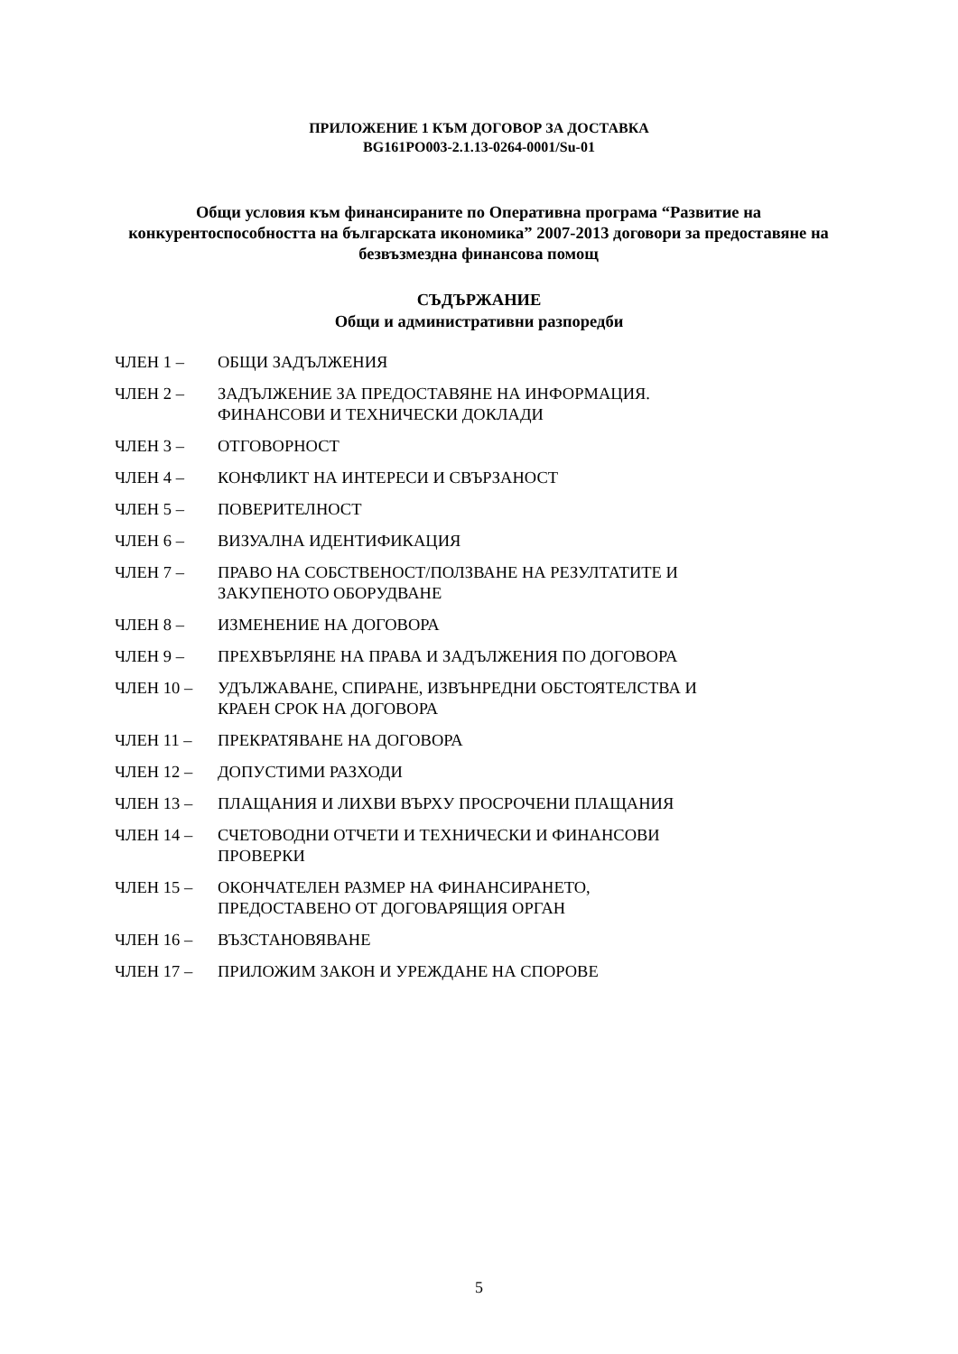ПРИЛОЖЕНИЕ 1 КЪМ ДОГОВОР ЗА ДОСТАВКА
BG161PO003-2.1.13-0264-0001/Su-01
Общи условия към финансираните по Оперативна програма “Развитие на конкурентоспособността на българската икономика” 2007-2013 договори за предоставяне на безвъзмездна финансова помощ
СЪДЪРЖАНИЕ
Общи и административни разпоредби
ЧЛЕН 1 – ОБЩИ ЗАДЪЛЖЕНИЯ
ЧЛЕН 2 – ЗАДЪЛЖЕНИЕ ЗА ПРЕДОСТАВЯНЕ НА ИНФОРМАЦИЯ.
ФИНАНСОВИ И ТЕХНИЧЕСКИ ДОКЛАДИ
ЧЛЕН 3 – ОТГОВОРНОСТ
ЧЛЕН 4 – КОНФЛИКТ НА ИНТЕРЕСИ И СВЪРЗАНОСТ
ЧЛЕН 5 – ПОВЕРИТЕЛНОСТ
ЧЛЕН 6 – ВИЗУАЛНА ИДЕНТИФИКАЦИЯ
ЧЛЕН 7 – ПРАВО НА СОБСТВЕНОСТ/ПОЛЗВАНЕ НА РЕЗУЛТАТИТЕ И
ЗАКУПЕНОТО ОБОРУДВАНЕ
ЧЛЕН 8 – ИЗМЕНЕНИЕ НА ДОГОВОРА
ЧЛЕН 9 – ПРЕХВЪРЛЯНЕ НА ПРАВА И ЗАДЪЛЖЕНИЯ ПО ДОГОВОРА
ЧЛЕН 10 – УДЪЛЖАВАНЕ, СПИРАНЕ, ИЗВЪНРЕДНИ ОБСТОЯТЕЛСТВА И
КРАЕН СРОК НА ДОГОВОРА
ЧЛЕН 11 – ПРЕКРАТЯВАНЕ НА ДОГОВОРА
ЧЛЕН 12 – ДОПУСТИМИ РАЗХОДИ
ЧЛЕН 13 – ПЛАЩАНИЯ И ЛИХВИ ВЪРХУ ПРОСРОЧЕНИ ПЛАЩАНИЯ
ЧЛЕН 14 – СЧЕТОВОДНИ ОТЧЕТИ И ТЕХНИЧЕСКИ И ФИНАНСОВИ
ПРОВЕРКИ
ЧЛЕН 15 – ОКОНЧАТЕЛЕН РАЗМЕР НА ФИНАНСИРАНЕТО,
ПРЕДОСТАВЕНО ОТ ДОГОВАРЯЩИЯ ОРГАН
ЧЛЕН 16 – ВЪЗСТАНОВЯВАНЕ
ЧЛЕН 17 – ПРИЛОЖИМ ЗАКОН И УРЕЖДАНЕ НА СПОРОВЕ
5